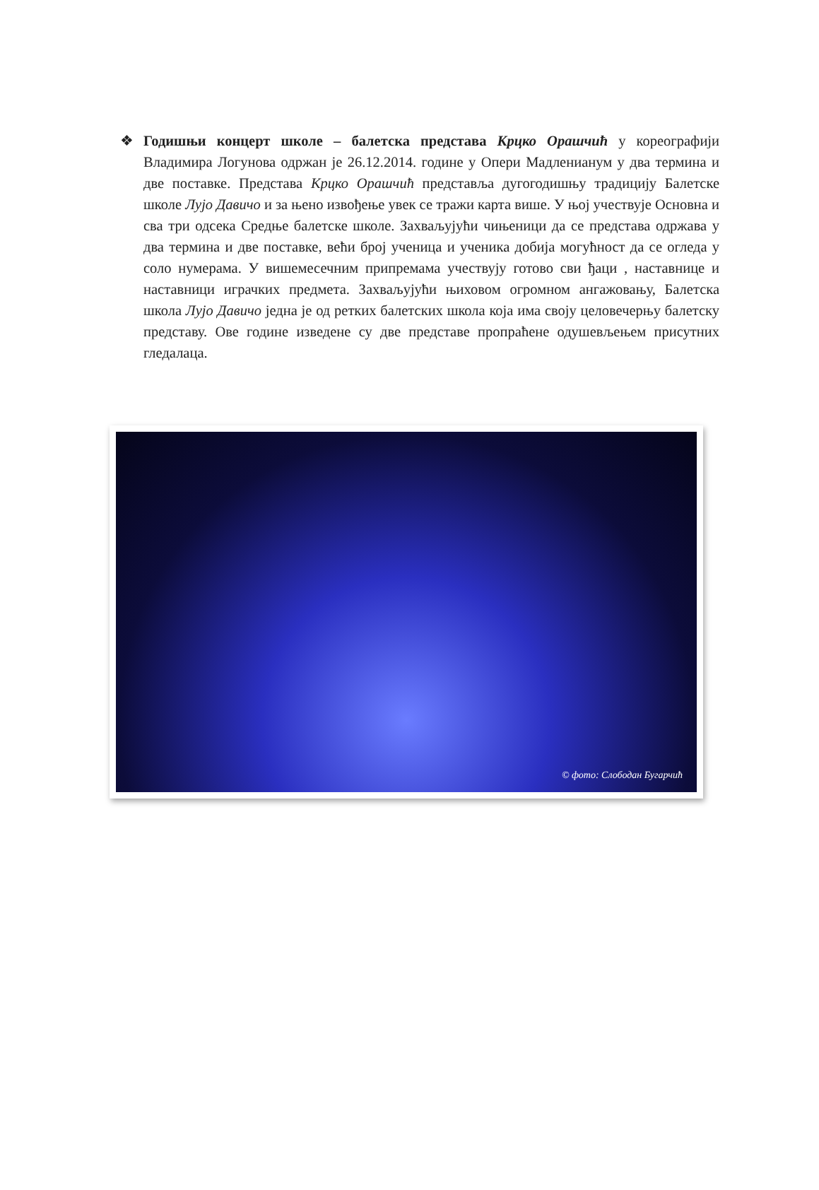❖ Годишњи концерт школе – балетска представа Крцко Орашчић у кореографији Владимира Логунова одржан је 26.12.2014. године у Опери Мадленианум у два термина и две поставке. Представа Крцко Орашчић представља дугогодишњу традицију Балетске школе Лујо Давичо и за њено извођење увек се тражи карта више. У њој учествује Основна и сва три одсека Средње балетске школе. Захваљујући чињеници да се представа одржава у два термина и две поставке, већи број ученица и ученика добија могућност да се огледа у соло нумерама. У вишемесечним припремама учествују готово сви ђаци , наставнице и наставници играчких предмета. Захваљујући њиховом огромном ангажовању, Балетска школа Лујо Давичо једна је од ретких балетских школа која има своју целовечерњу балетску представу. Ове године изведене су две представе пропраћене одушевљењем присутних гледалаца.
© фото: Слободан Бугарчић